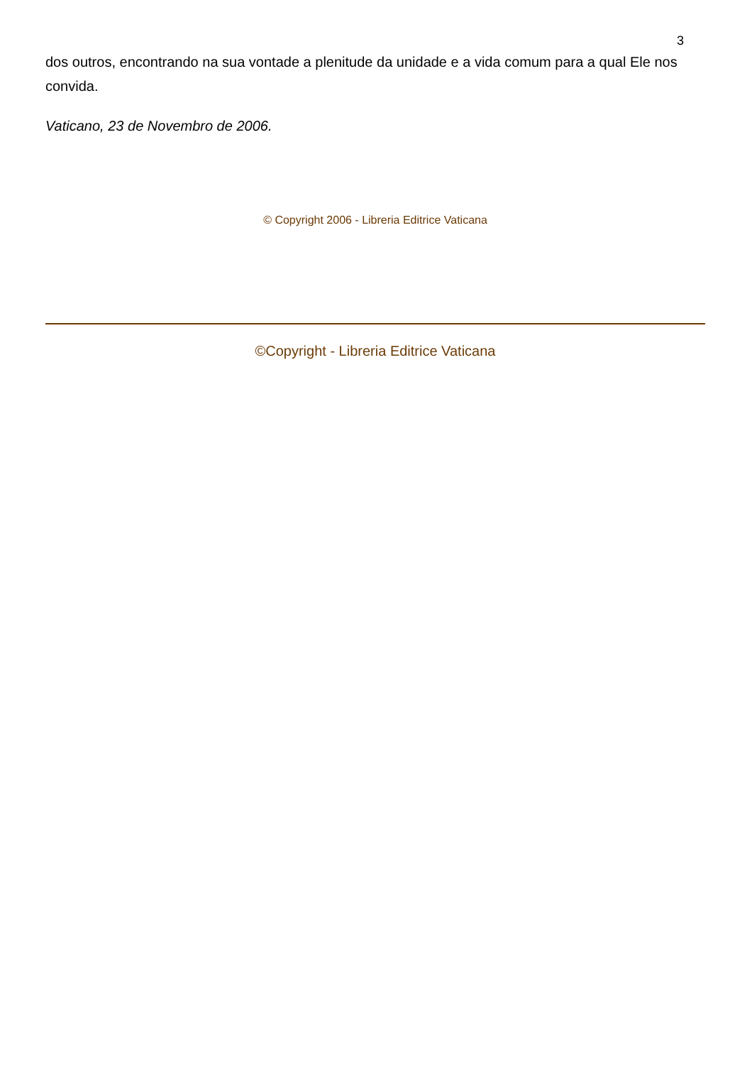3
dos outros, encontrando na sua vontade a plenitude da unidade e a vida comum para a qual Ele nos convida.
Vaticano, 23 de Novembro de 2006.
© Copyright 2006 - Libreria Editrice Vaticana
©Copyright - Libreria Editrice Vaticana